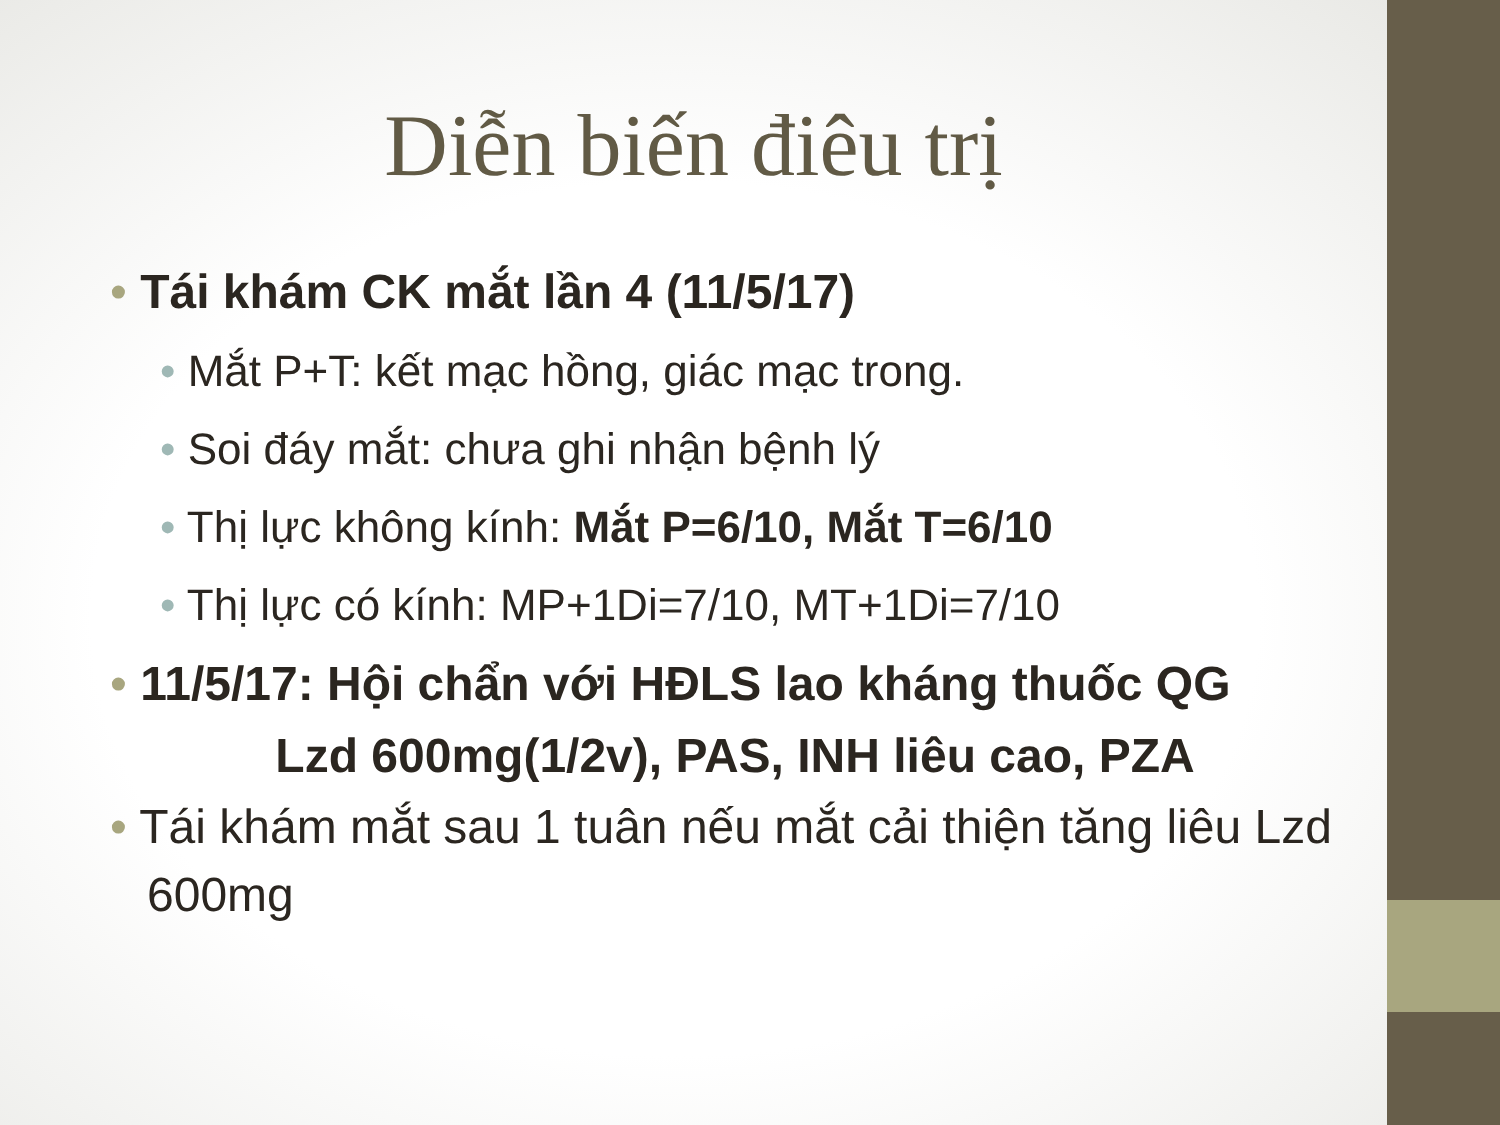Diễn biến điêu trị
• Tái khám CK mắt lần 4 (11/5/17)
• Mắt P+T: kết mạc hồng, giác mạc trong.
• Soi đáy mắt: chưa ghi nhận bệnh lý
• Thị lực không kính: Mắt P=6/10, Mắt T=6/10
• Thị lực có kính: MP+1Di=7/10, MT+1Di=7/10
• 11/5/17: Hội chẩn với HĐLS lao kháng thuốc QG
Lzd 600mg(1/2v), PAS, INH liêu cao, PZA
• Tái khám mắt sau 1 tuân nếu mắt cải thiện tăng liêu Lzd 600mg